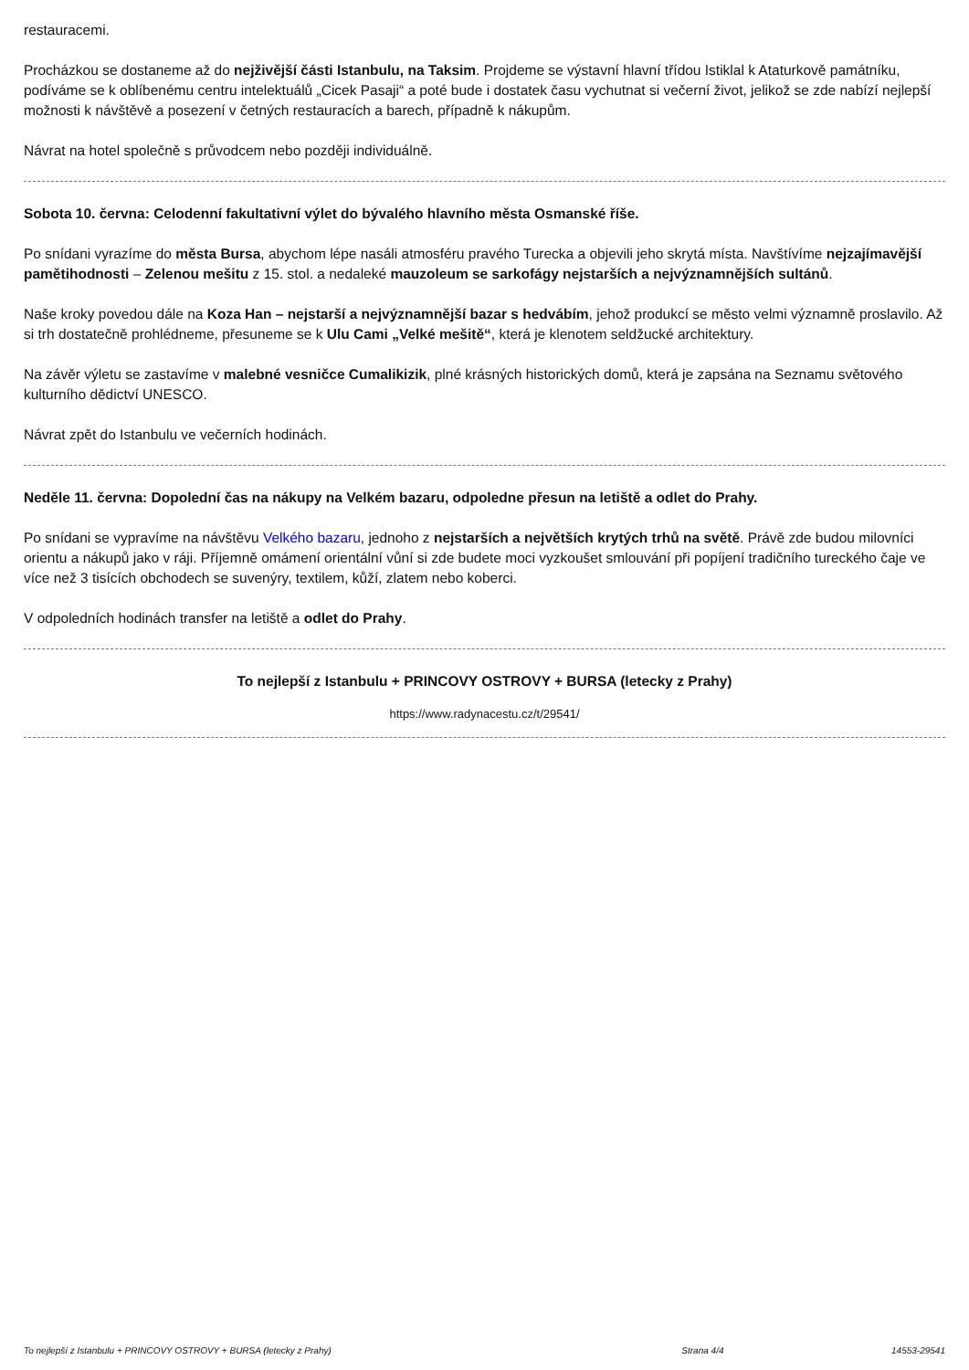restauracemi.
Procházkou se dostaneme až do nejživější části Istanbulu, na Taksim. Projdeme se výstavní hlavní třídou Istiklal k Ataturkově památníku, podíváme se k oblíbenému centru intelektuálů „Cicek Pasaji“ a poté bude i dostatek času vychutnat si večerní život, jelikož se zde nabízí nejlepší možnosti k návštěvě a posezení v četných restauracích a barech, případně k nákupům.
Návrat na hotel společně s průvodcem nebo později individuálně.
Sobota 10. června: Celodenní fakultativní výlet do bývalého hlavního města Osmanské říše.
Po snídani vyrazíme do města Bursa, abychom lépe nasáli atmosféru pravého Turecka a objevili jeho skrytá místa. Navštívíme nejzajímavější pamětihodnosti – Zelenou mešitu z 15. stol. a nedaleké mauzoleum se sarkofágy nejstarších a nejvýznamnějších sultánů.
Naše kroky povedou dále na Koza Han – nejstarší a nejvýznamnější bazar s hedvábím, jehož produkcí se město velmi významně proslavilo. Až si trh dostatečně prohlédneme, přesuneme se k Ulu Cami „Velké mešitě“, která je klenotem seldžucké architektury.
Na závěr výletu se zastavíme v malebné vesničce Cumalikizik, plné krásných historických domů, která je zapsána na Seznamu světového kulturního dědictví UNESCO.
Návrat zpět do Istanbulu ve večerních hodinách.
Neděle 11. června: Dopolední čas na nákupy na Velkém bazaru, odpoledne přesun na letiště a odlet do Prahy.
Po snídani se vypravíme na návštěvu Velkého bazaru, jednoho z nejstarších a největších krytých trhů na světě. Právě zde budou milovníci orientu a nákupů jako v ráji. Příjemně omámení orientální vůní si zde budete moci vyzkoušet smlouvání při popíjení tradičního tureckého čaje ve více než 3 tisících obchodech se suvenýry, textilem, kůží, zlatem nebo koberci.
V odpoledních hodinách transfer na letiště a odlet do Prahy.
To nejlepší z Istanbulu + PRINCOVY OSTROVY + BURSA (letecky z Prahy)
https://www.radynacestu.cz/t/29541/
To nejlepší z Istanbulu + PRINCOVY OSTROVY + BURSA (letecky z Prahy) Strana 4/4 14553-29541